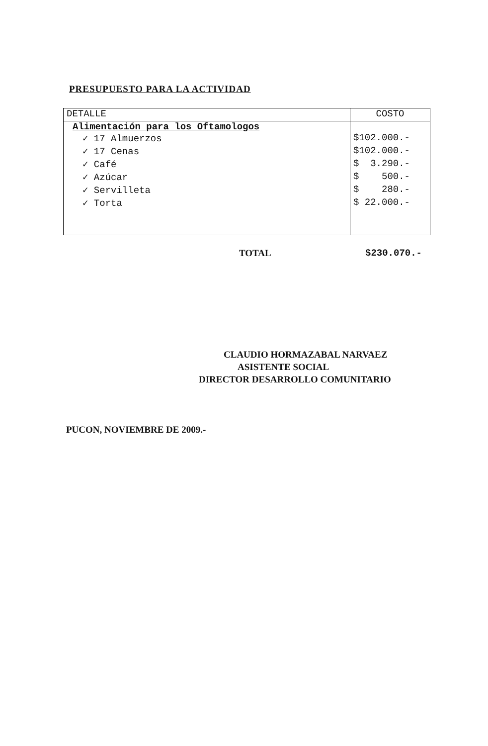PRESUPUESTO PARA LA ACTIVIDAD
| DETALLE | COSTO |
| --- | --- |
| Alimentación para los Oftamologos | |
| ✓ 17 Almuerzos | $102.000.- |
| ✓ 17 Cenas | $102.000.- |
| ✓ Café | $ 3.290.- |
| ✓ Azúcar | $ 500.- |
| ✓ Servilleta | $ 280.- |
| ✓ Torta | $ 22.000.- |
TOTAL $230.070.-
CLAUDIO HORMAZABAL NARVAEZ
ASISTENTE SOCIAL
DIRECTOR DESARROLLO COMUNITARIO
PUCON, NOVIEMBRE DE 2009.-